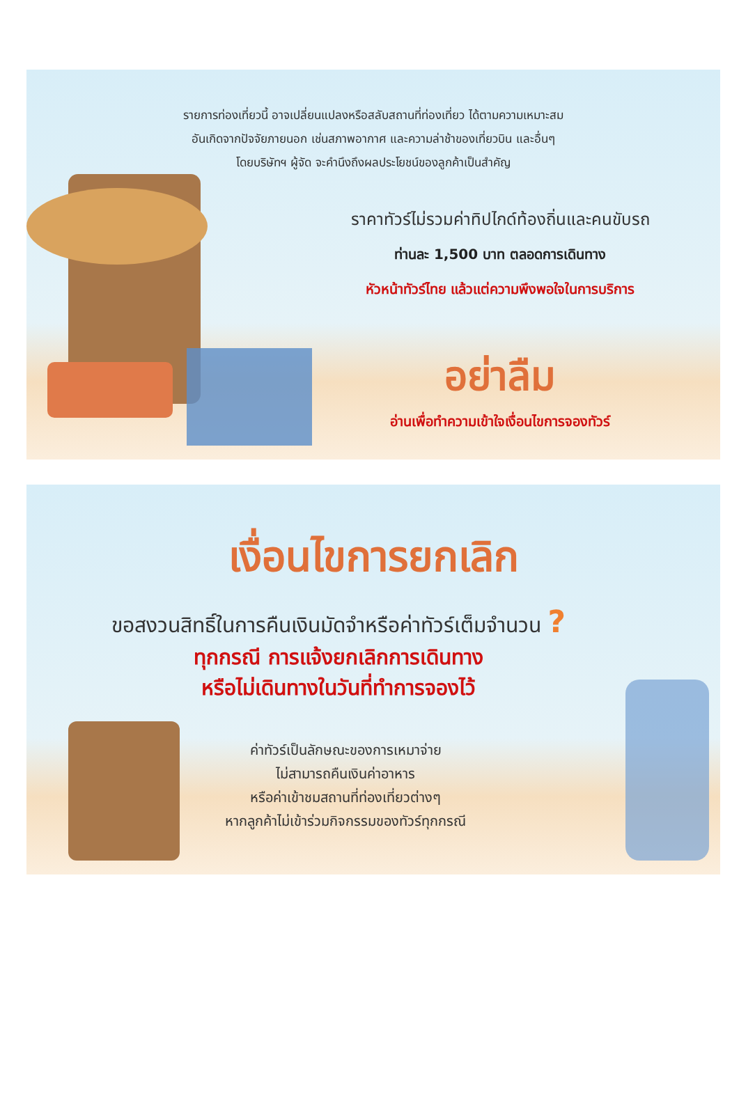รายการท่องเที่ยวนี้ อาจเปลี่ยนแปลงหรือสลับสถานที่ท่องเที่ยว ได้ตามความเหมาะสม
อันเกิดจากปัจจัยภายนอก เช่นสภาพอากาศ และความล่าช้าของเที่ยวบิน และอื่นๆ
โดยบริษัทฯ ผู้จัด จะคำนึงถึงผลประโยชน์ของลูกค้าเป็นสำคัญ
ราคาทัวร์ไม่รวมค่าทิปไกด์ท้องถิ่นและคนขับรถ
ท่านละ 1,500 บาท ตลอดการเดินทาง
หัวหน้าทัวร์ไทย แล้วแต่ความพึงพอใจในการบริการ
อย่าลืม
อ่านเพื่อทำความเข้าใจเงื่อนไขการจองทัวร์
เงื่อนไขการยกเลิก
ขอสงวนสิทธิ์ในการคืนเงินมัดจำหรือค่าทัวร์เต็มจำนวน ?
ทุกกรณี การแจ้งยกเลิกการเดินทาง
หรือไม่เดินทางในวันที่ทำการจองไว้
ค่าทัวร์เป็นลักษณะของการเหมาจ่าย
ไม่สามารถคืนเงินค่าอาหาร
หรือค่าเข้าชมสถานที่ท่องเที่ยวต่างๆ
หากลูกค้าไม่เข้าร่วมกิจกรรมของทัวร์ทุกกรณี